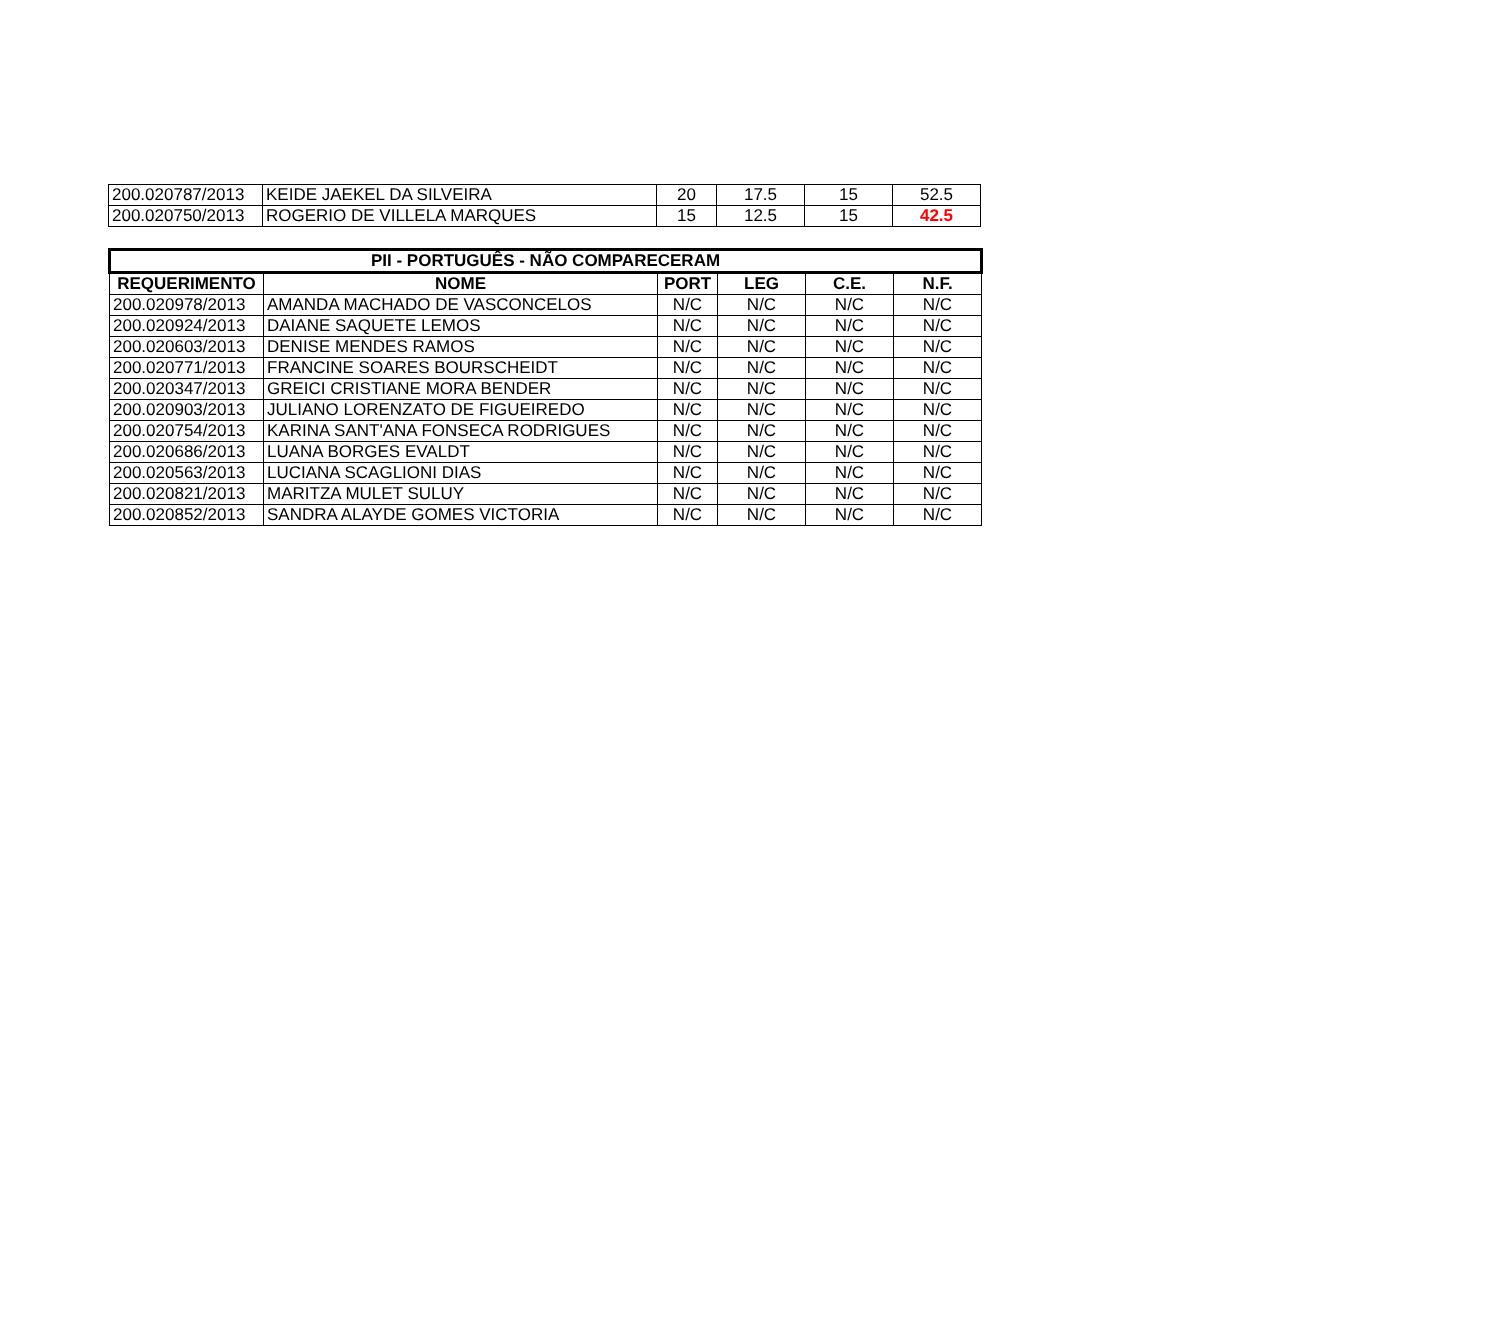| 200.020787/2013 | KEIDE JAEKEL DA SILVEIRA | 20 | 17.5 | 15 | 52.5 |
| 200.020750/2013 | ROGERIO DE VILLELA MARQUES | 15 | 12.5 | 15 | 42.5 |
| PII - PORTUGUÊS - NÃO COMPARECERAM | | | | | |
| --- | --- | --- | --- | --- | --- |
| REQUERIMENTO | NOME | PORT | LEG | C.E. | N.F. |
| 200.020978/2013 | AMANDA MACHADO DE VASCONCELOS | N/C | N/C | N/C | N/C |
| 200.020924/2013 | DAIANE SAQUETE LEMOS | N/C | N/C | N/C | N/C |
| 200.020603/2013 | DENISE MENDES RAMOS | N/C | N/C | N/C | N/C |
| 200.020771/2013 | FRANCINE SOARES BOURSCHEIDT | N/C | N/C | N/C | N/C |
| 200.020347/2013 | GREICI CRISTIANE MORA BENDER | N/C | N/C | N/C | N/C |
| 200.020903/2013 | JULIANO LORENZATO DE FIGUEIREDO | N/C | N/C | N/C | N/C |
| 200.020754/2013 | KARINA SANT'ANA FONSECA RODRIGUES | N/C | N/C | N/C | N/C |
| 200.020686/2013 | LUANA BORGES EVALDT | N/C | N/C | N/C | N/C |
| 200.020563/2013 | LUCIANA SCAGLIONI DIAS | N/C | N/C | N/C | N/C |
| 200.020821/2013 | MARITZA MULET SULUY | N/C | N/C | N/C | N/C |
| 200.020852/2013 | SANDRA ALAYDE GOMES VICTORIA | N/C | N/C | N/C | N/C |